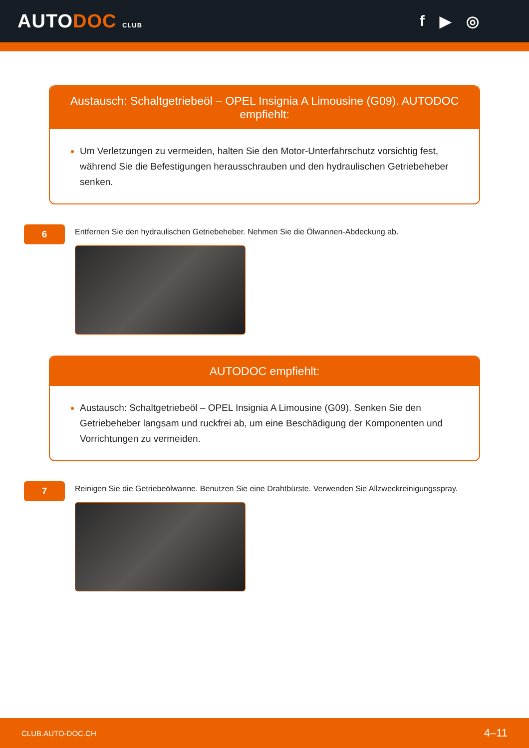AUTODOC CLUB
f ▶ ◎
Austausch: Schaltgetriebeöl – OPEL Insignia A Limousine (G09). AUTODOC empfiehlt:
Um Verletzungen zu vermeiden, halten Sie den Motor-Unterfahrschutz vorsichtig fest, während Sie die Befestigungen herausschrauben und den hydraulischen Getriebeheber senken.
6
Entfernen Sie den hydraulischen Getriebeheber. Nehmen Sie die Ölwannen-Abdeckung ab.
AUTODOC empfiehlt:
Austausch: Schaltgetriebeöl – OPEL Insignia A Limousine (G09). Senken Sie den Getriebeheber langsam und ruckfrei ab, um eine Beschädigung der Komponenten und Vorrichtungen zu vermeiden.
7
Reinigen Sie die Getriebeölwanne. Benutzen Sie eine Drahtbürste. Verwenden Sie Allzweckreinigungsspray.
CLUB.AUTO-DOC.CH 4–11